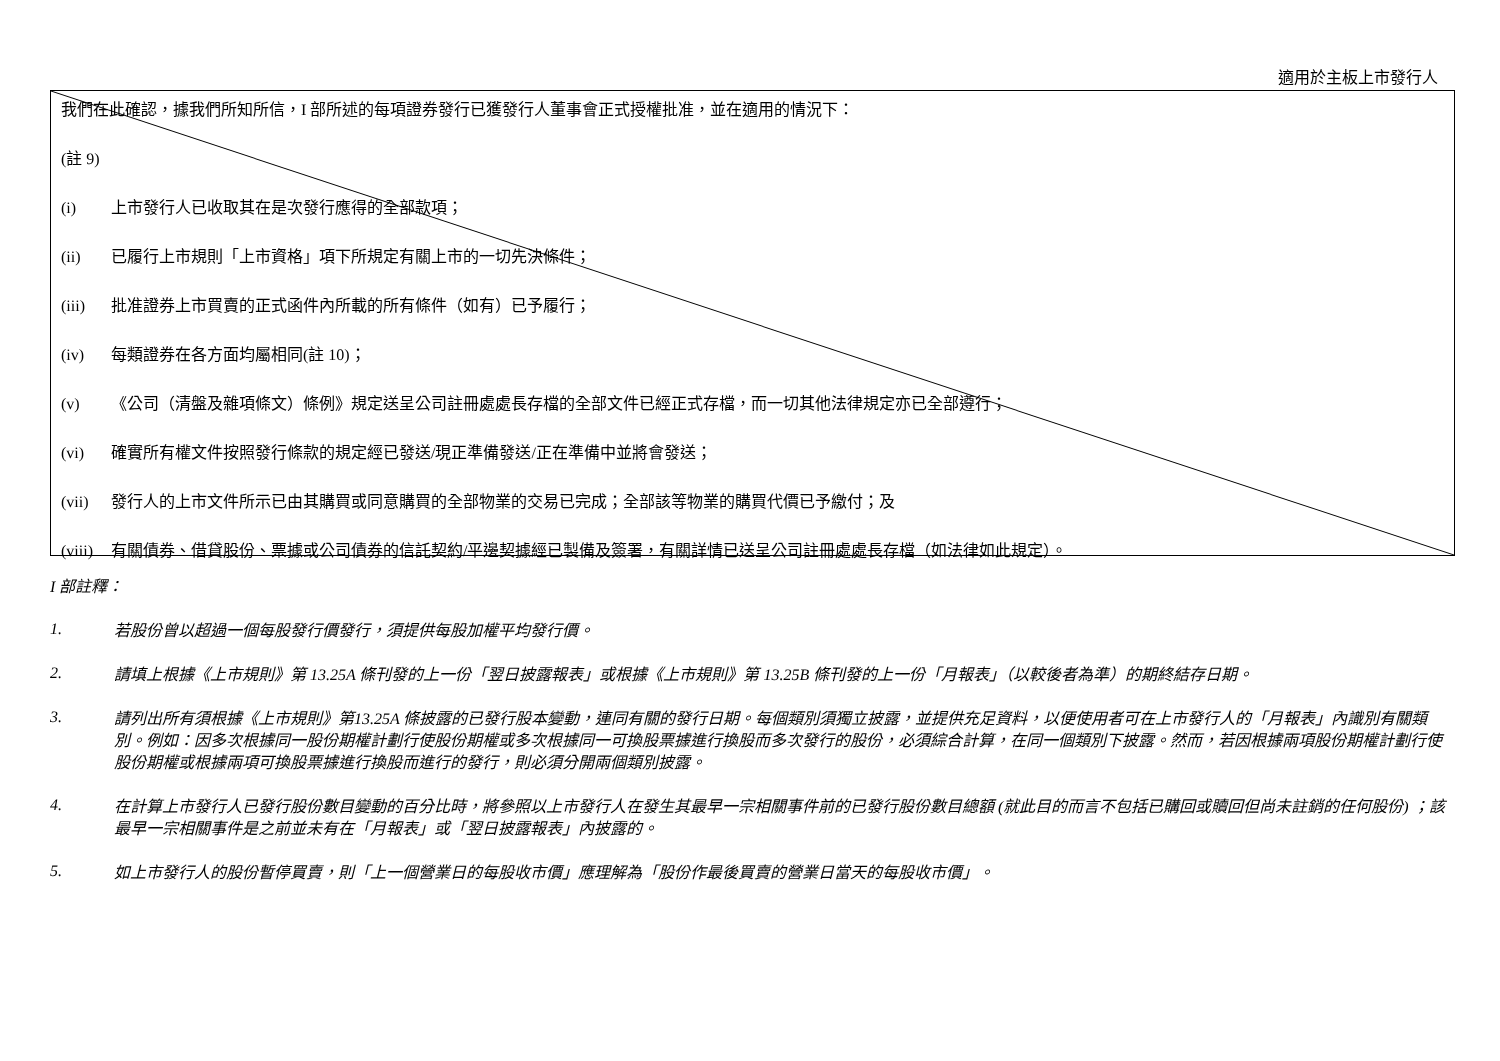適用於主板上市發行人
我們在此確認，據我們所知所信，I 部所述的每項證券發行已獲發行人董事會正式授權批准，並在適用的情況下：
(註 9)
(i) 上市發行人已收取其在是次發行應得的全部款項；
(ii) 已履行上市規則「上市資格」項下所規定有關上市的一切先決條件；
(iii) 批准證券上市買賣的正式函件內所載的所有條件（如有）已予履行；
(iv) 每類證券在各方面均屬相同(註 10)；
(v) 《公司（清盤及雜項條文）條例》規定送呈公司註冊處處長存檔的全部文件已經正式存檔，而一切其他法律規定亦已全部遵行；
(vi) 確實所有權文件按照發行條款的規定經已發送/現正準備發送/正在準備中並將會發送；
(vii) 發行人的上市文件所示已由其購買或同意購買的全部物業的交易已完成；全部該等物業的購買代價已予繳付；及
(viii) 有關債券、借貸股份、票據或公司債券的信託契約/平邊契據經已製備及簽署，有關詳情已送呈公司註冊處處長存檔（如法律如此規定）。
I 部註釋：
1.
若股份曾以超過一個每股發行價發行，須提供每股加權平均發行價。
2.
請填上根據《上市規則》第 13.25A 條刊發的上一份「翌日披露報表」或根據《上市規則》第 13.25B 條刊發的上一份「月報表」（以較後者為準）的期終結存日期。
3.
請列出所有須根據《上市規則》第13.25A 條披露的已發行股本變動，連同有關的發行日期。每個類別須獨立披露，並提供充足資料，以便使用者可在上市發行人的「月報表」內識別有關類別。例如：因多次根據同一股份期權計劃行使股份期權或多次根據同一可換股票據進行換股而多次發行的股份，必須綜合計算，在同一個類別下披露。然而，若因根據兩項股份期權計劃行使股份期權或根據兩項可換股票據進行換股而進行的發行，則必須分開兩個類別披露。
4.
在計算上市發行人已發行股份數目變動的百分比時，將參照以上市發行人在發生其最早一宗相關事件前的已發行股份數目總額 (就此目的而言不包括已購回或贖回但尚未註銷的任何股份) ；該最早一宗相關事件是之前並未有在「月報表」或「翌日披露報表」內披露的。
5.
如上市發行人的股份暫停買賣，則「上一個營業日的每股收市價」應理解為「股份作最後買賣的營業日當天的每股收市價」。